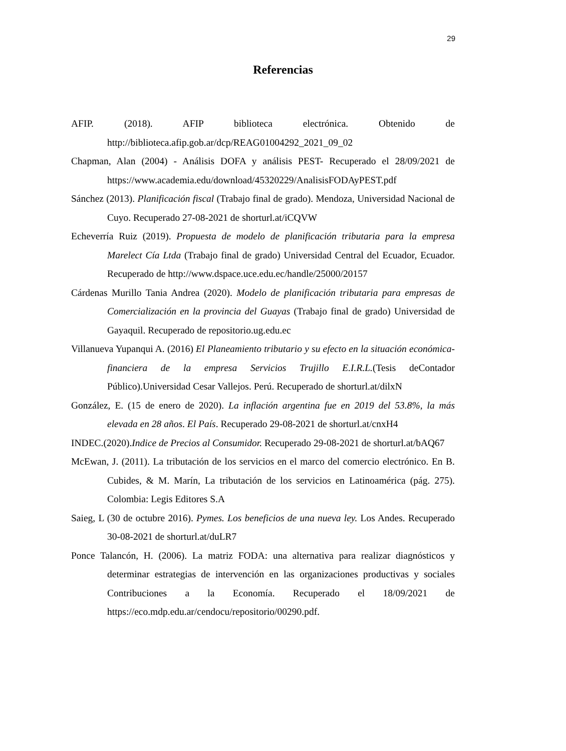29
Referencias
AFIP. (2018). AFIP biblioteca electrónica. Obtenido de http://biblioteca.afip.gob.ar/dcp/REAG01004292_2021_09_02
Chapman, Alan (2004) - Análisis DOFA y análisis PEST- Recuperado el 28/09/2021 de https://www.academia.edu/download/45320229/AnalisisFODAyPEST.pdf
Sánchez (2013). Planificación fiscal (Trabajo final de grado). Mendoza, Universidad Nacional de Cuyo. Recuperado 27-08-2021 de shorturl.at/iCQVW
Echeverría Ruiz (2019). Propuesta de modelo de planificación tributaria para la empresa Marelect Cía Ltda (Trabajo final de grado) Universidad Central del Ecuador, Ecuador. Recuperado de http://www.dspace.uce.edu.ec/handle/25000/20157
Cárdenas Murillo Tania Andrea (2020). Modelo de planificación tributaria para empresas de Comercialización en la provincia del Guayas (Trabajo final de grado) Universidad de Gayaquil. Recuperado de repositorio.ug.edu.ec
Villanueva Yupanqui A. (2016) El Planeamiento tributario y su efecto en la situación económica-financiera de la empresa Servicios Trujillo E.I.R.L.(Tesis deContador Público).Universidad Cesar Vallejos. Perú. Recuperado de shorturl.at/dilxN
González, E. (15 de enero de 2020). La inflación argentina fue en 2019 del 53.8%, la más elevada en 28 años. El País. Recuperado 29-08-2021 de shorturl.at/cnxH4
INDEC.(2020).Indice de Precios al Consumidor. Recuperado 29-08-2021 de shorturl.at/bAQ67
McEwan, J. (2011). La tributación de los servicios en el marco del comercio electrónico. En B. Cubides, & M. Marín, La tributación de los servicios en Latinoamérica (pág. 275). Colombia: Legis Editores S.A
Saieg, L (30 de octubre 2016). Pymes. Los beneficios de una nueva ley. Los Andes. Recuperado 30-08-2021 de shorturl.at/duLR7
Ponce Talancón, H. (2006). La matriz FODA: una alternativa para realizar diagnósticos y determinar estrategias de intervención en las organizaciones productivas y sociales Contribuciones a la Economía. Recuperado el 18/09/2021 de https://eco.mdp.edu.ar/cendocu/repositorio/00290.pdf.